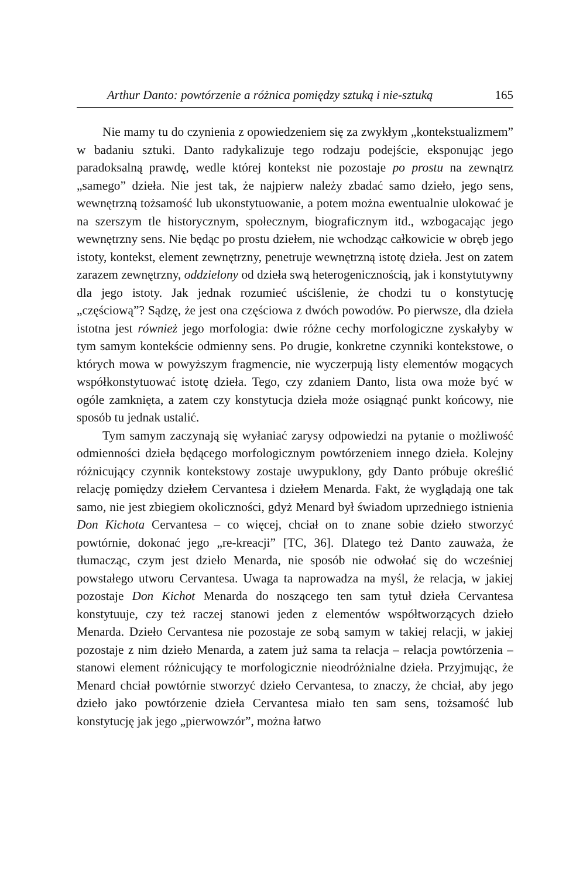Arthur Danto: powtórzenie a różnica pomiędzy sztuką i nie-sztuką 165
Nie mamy tu do czynienia z opowiedzeniem się za zwykłym „kontekstualizmem” w badaniu sztuki. Danto radykalizuje tego rodzaju podejście, eksponując jego paradoksalną prawdę, wedle której kontekst nie pozostaje po prostu na zewnątrz „samego” dzieła. Nie jest tak, że najpierw należy zbadać samo dzieło, jego sens, wewnętrzną tożsamość lub ukonstytuowanie, a potem można ewentualnie ulokować je na szerszym tle historycznym, społecznym, biograficznym itd., wzbogacając jego wewnętrzny sens. Nie będąc po prostu dziełem, nie wchodząc całkowicie w obręb jego istoty, kontekst, element zewnętrzny, penetruje wewnętrzną istotę dzieła. Jest on zatem zarazem zewnętrzny, oddzielony od dzieła swą heterogenicznością, jak i konstytutywny dla jego istoty. Jak jednak rozumieć uściślenie, że chodzi tu o konstytucję „częściową”? Sądzę, że jest ona częściowa z dwóch powodów. Po pierwsze, dla dzieła istotna jest również jego morfologia: dwie różne cechy morfologiczne zyskałyby w tym samym kontekście odmienny sens. Po drugie, konkretne czynniki kontekstowe, o których mowa w powyższym fragmencie, nie wyczerpują listy elementów mogących współkonstytuować istotę dzieła. Tego, czy zdaniem Danto, lista owa może być w ogóle zamknięta, a zatem czy konstytucja dzieła może osiągnąć punkt końcowy, nie sposób tu jednak ustalić.
Tym samym zaczynają się wyłaniać zarysy odpowiedzi na pytanie o możliwość odmienności dzieła będącego morfologicznym powtórzeniem innego dzieła. Kolejny różnicujący czynnik kontekstowy zostaje uwypuklony, gdy Danto próbuje określić relację pomiędzy dziełem Cervantesa i dziełem Menarda. Fakt, że wyglądają one tak samo, nie jest zbiegiem okoliczności, gdyż Menard był świadom uprzedniego istnienia Don Kichota Cervantesa – co więcej, chciał on to znane sobie dzieło stworzyć powtórnie, dokonać jego „re-kreacji” [TC, 36]. Dlatego też Danto zauważa, że tłumacząc, czym jest dzieło Menarda, nie sposób nie odwołać się do wcześniej powstałego utworu Cervantesa. Uwaga ta naprowadza na myśl, że relacja, w jakiej pozostaje Don Kichot Menarda do noszącego ten sam tytuł dzieła Cervantesa konstytuuje, czy też raczej stanowi jeden z elementów współtworzących dzieło Menarda. Dzieło Cervantesa nie pozostaje ze sobą samym w takiej relacji, w jakiej pozostaje z nim dzieło Menarda, a zatem już sama ta relacja – relacja powtórzenia – stanowi element różnicujący te morfologicznie nieodróżnialne dzieła. Przyjmując, że Menard chciał powtórnie stworzyć dzieło Cervantesa, to znaczy, że chciał, aby jego dzieło jako powtórzenie dzieła Cervantesa miało ten sam sens, tożsamość lub konstytucję jak jego „pierwowzór”, można łatwo